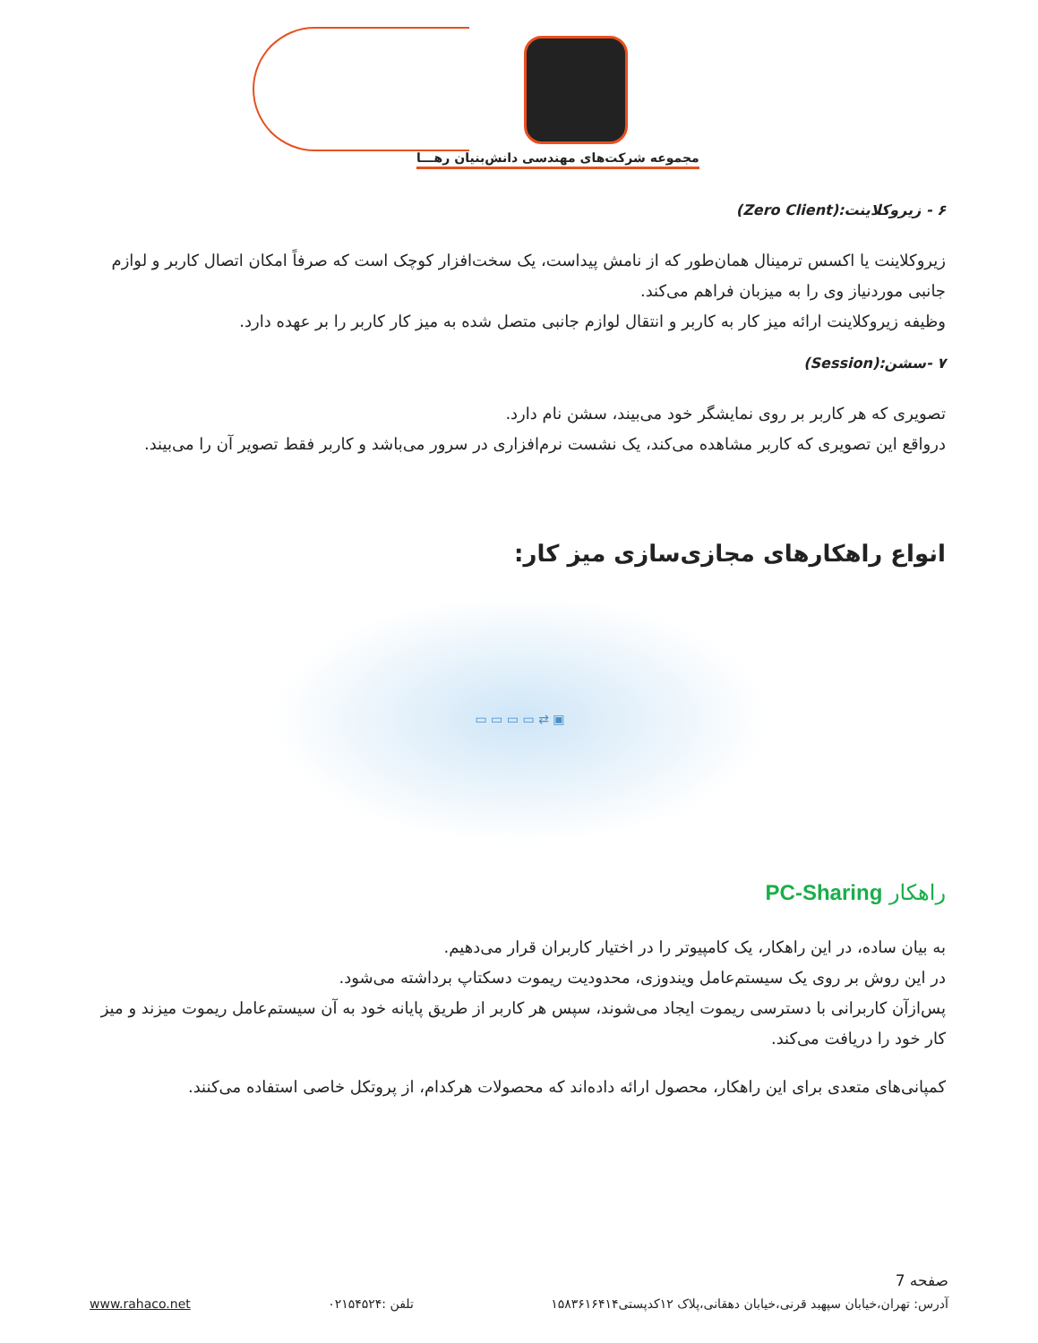مجموعه شرکت‌های مهندسی دانش‌بنیان رهـــا
۶ - زیروکلاینت:(Zero Client)
زیروکلاینت یا اکسس ترمینال همان‌طور که از نامش پیداست، یک سخت‌افزار کوچک است که صرفاً امکان اتصال کاربر و لوازم جانبی موردنیاز وی را به میزبان فراهم می‌کند.
وظیفه زیروکلاینت ارائه میز کار به کاربر و انتقال لوازم جانبی متصل شده به میز کار کاربر را بر عهده دارد.
۷ -سشن:(Session)
تصویری که هر کاربر بر روی نمایشگر خود می‌بیند، سشن نام دارد.
درواقع این تصویری که کاربر مشاهده می‌کند، یک نشست نرم‌افزاری در سرور می‌باشد و کاربر فقط تصویر آن را می‌بیند.
انواع راهکارهای مجازی‌سازی میز کار:
▣ ⇄ ▭ ▭ ▭ ▭
راهکار PC-Sharing
به بیان ساده، در این راهکار، یک کامپیوتر را در اختیار کاربران قرار می‌دهیم.
در این روش بر روی یک سیستم‌عامل ویندوزی، محدودیت ریموت دسکتاپ برداشته می‌شود.
پس‌ازآن کاربرانی با دسترسی ریموت ایجاد می‌شوند، سپس هر کاربر از طریق پایانه خود به آن سیستم‌عامل ریموت میزند و میز کار خود را دریافت می‌کند.
کمپانی‌های متعدی برای این راهکار، محصول ارائه داده‌اند که محصولات هرکدام، از پروتکل خاصی استفاده می‌کنند.
صفحه 7
آدرس: تهران،خیابان سپهبد قرنی،خیابان دهقانی،پلاک ۱۲کدپستی۱۵۸۳۶۱۶۴۱۴ تلفن :۰۲۱۵۴۵۲۴ www.rahaco.net